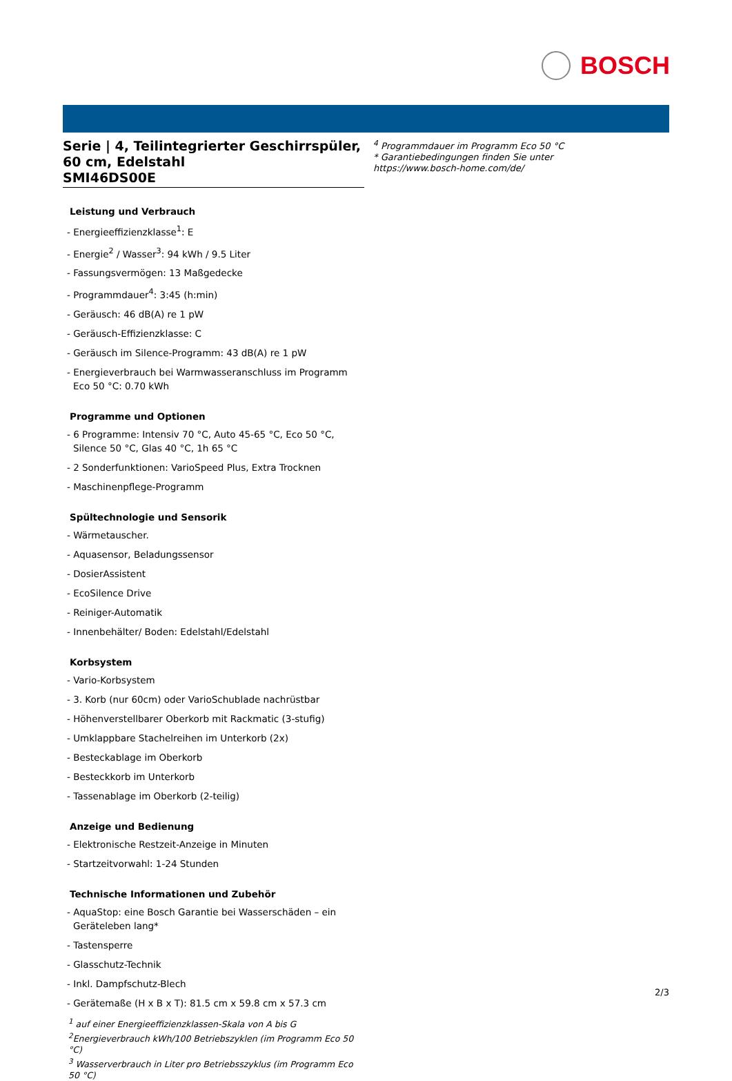BOSCH
Serie | 4, Teilintegrierter Geschirrspüler, 60 cm, Edelstahl
SMI46DS00E
Leistung und Verbrauch
- Energieeffizienzklasse<sup>1</sup>: E
- Energie<sup>2</sup> / Wasser<sup>3</sup>: 94 kWh / 9.5 Liter
- Fassungsvermögen: 13 Maßgedecke
- Programmdauer<sup>4</sup>: 3:45 (h:min)
- Geräusch: 46 dB(A) re 1 pW
- Geräusch-Effizienzklasse: C
- Geräusch im Silence-Programm: 43 dB(A) re 1 pW
- Energieverbrauch bei Warmwasseranschluss im Programm Eco 50 °C: 0.70 kWh
Programme und Optionen
- 6 Programme: Intensiv 70 °C, Auto 45-65 °C, Eco 50 °C, Silence 50 °C, Glas 40 °C, 1h 65 °C
- 2 Sonderfunktionen: VarioSpeed Plus, Extra Trocknen
- Maschinenpflege-Programm
Spültechnologie und Sensorik
- Wärmetauscher.
- Aquasensor, Beladungssensor
- DosierAssistent
- EcoSilence Drive
- Reiniger-Automatik
- Innenbehälter/ Boden: Edelstahl/Edelstahl
Korbsystem
- Vario-Korbsystem
- 3. Korb (nur 60cm) oder VarioSchublade nachrüstbar
- Höhenverstellbarer Oberkorb mit Rackmatic (3-stufig)
- Umklappbare Stachelreihen im Unterkorb (2x)
- Besteckablage im Oberkorb
- Besteckkorb im Unterkorb
- Tassenablage im Oberkorb (2-teilig)
Anzeige und Bedienung
- Elektronische Restzeit-Anzeige in Minuten
- Startzeitvorwahl: 1-24 Stunden
Technische Informationen und Zubehör
- AquaStop: eine Bosch Garantie bei Wasserschäden – ein Geräteleben lang*
- Tastensperre
- Glasschutz-Technik
- Inkl. Dampfschutz-Blech
- Gerätemaße (H x B x T): 81.5 cm x 59.8 cm x 57.3 cm
<sup>1</sup> auf einer Energieeffizienzklassen-Skala von A bis G
<sup>2</sup> Energieverbrauch kWh/100 Betriebszyklen (im Programm Eco 50 °C)
<sup>3</sup> Wasserverbrauch in Liter pro Betriebsszyklus (im Programm Eco 50 °C)
<sup>4</sup> Programmdauer im Programm Eco 50 °C
* Garantiebedingungen finden Sie unter https://www.bosch-home.com/de/
2/3